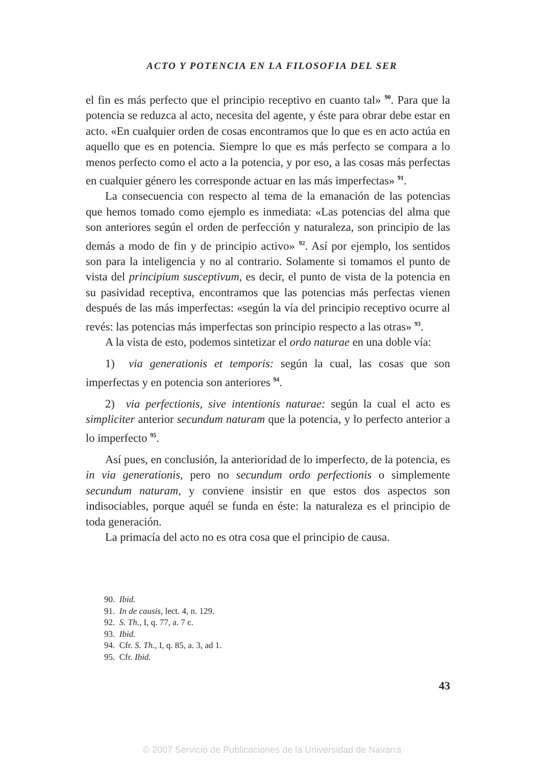ACTO Y POTENCIA EN LA FILOSOFIA DEL SER
el fin es más perfecto que el principio receptivo en cuanto tal» <sup>90</sup>. Para que la potencia se reduzca al acto, necesita del agente, y éste para obrar debe estar en acto. «En cualquier orden de cosas encontramos que lo que es en acto actúa en aquello que es en potencia. Siempre lo que es más perfecto se compara a lo menos perfecto como el acto a la potencia, y por eso, a las cosas más perfectas en cualquier género les corresponde actuar en las más imperfectas» <sup>91</sup>.
La consecuencia con respecto al tema de la emanación de las potencias que hemos tomado como ejemplo es inmediata: «Las potencias del alma que son anteriores según el orden de perfección y naturaleza, son principio de las demás a modo de fin y de principio activo» <sup>92</sup>. Así por ejemplo, los sentidos son para la inteligencia y no al contrario. Solamente si tomamos el punto de vista del principium susceptivum, es decir, el punto de vista de la potencia en su pasividad receptiva, encontramos que las potencias más perfectas vienen después de las más imperfectas: «según la vía del principio receptivo ocurre al revés: las potencias más imperfectas son principio respecto a las otras» <sup>93</sup>.
A la vista de esto, podemos sintetizar el ordo naturae en una doble vía:
1) via generationis et temporis: según la cual, las cosas que son imperfectas y en potencia son anteriores <sup>94</sup>.
2) via perfectionis, sive intentionis naturae: según la cual el acto es simpliciter anterior secundum naturam que la potencia, y lo perfecto anterior a lo imperfecto <sup>95</sup>.
Así pues, en conclusión, la anterioridad de lo imperfecto, de la potencia, es in via generationis, pero no secundum ordo perfectionis o simplemente secundum naturam, y conviene insistir en que estos dos aspectos son indisociables, porque aquél se funda en éste: la naturaleza es el principio de toda generación.
La primacía del acto no es otra cosa que el principio de causa.
90. Ibid.
91. In de causis, lect. 4, n. 129.
92. S. Th., I, q. 77, a. 7 c.
93. Ibid.
94. Cfr. S. Th., I, q. 85, a. 3, ad 1.
95. Cfr. Ibid.
43
© 2007 Servicio de Publicaciones de la Universidad de Navarra